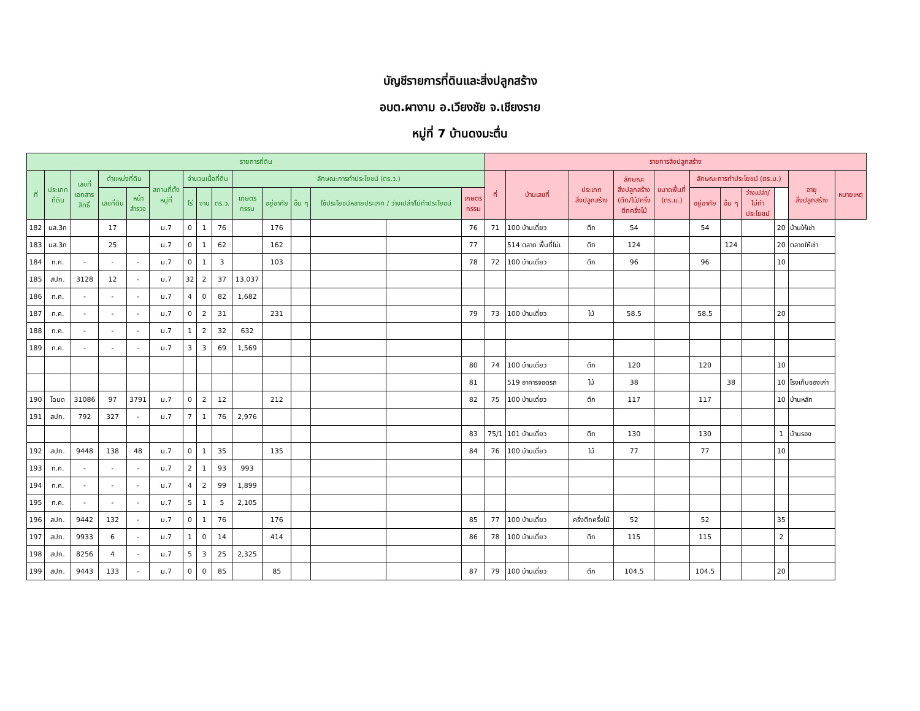บัญชีรายการที่ดินและสิ่งปลูกสร้าง
อบต.ผางาม อ.เวียงชัย จ.เชียงราย
หมู่ที่ 7 บ้านดงมะตื่น
| รายการที่ดิน | | | | | | | | | | | | | | | รายการสิ่งปลูกสร้าง | | | | | | | | | | |
| --- | --- | --- | --- | --- | --- | --- | --- | --- | --- | --- | --- | --- | --- | --- | --- | --- | --- | --- | --- | --- | --- | --- | --- | --- | --- |
| ที่ | ประเภท ที่ดิน | เลขที่ เอกสาร สิทธิ์ | ตำแหน่งที่ดิน | | สถานที่ตั้ง หมู่ที่ | จำนวนเนื้อที่ดิน | | | ลักษณะการทำประโยชน์ (ตร.ว.) | | | | | | ที่ | บ้านเลขที่ | ประเภท สิ่งปลูกสร้าง | ลักษณะ สิ่งปลูกสร้าง (ตึก/ไม้/ครึ่ง ตึกครึ่งไม้ | ขนาดพื้นที่ (ตร.ม.) | ลักษณะการทำประโยชน์ (ตร.ม.) | | | | อายุ สิ่งปลูกสร้าง | หมายเหตุ |
| | | | เลขที่ดิน | หน้า สำรวจ | | ไร่ | งาน | ตร.ว. | เกษตร กรรม | อยู่อาศัย | อื่น ๆ | ใช้ประโยชน์หลายประเภท / ว่างเปล่า/ไม่ทำประโยชน์ | | เกษตร กรรม | | | | | | อยู่อาศัย | อื่น ๆ | ว่างเปล่า/ ไม่ทำ ประโยชน์ | | | |
| 182 | นส.3ก | | 17 | | ม.7 | 0 | 1 | 76 | | 176 | | | | 76 | 71 | 100 บ้านเดี่ยว | ตึก | 54 | | 54 | | | 20 | บ้านให้เช่า | |
| 183 | นส.3ก | | 25 | | ม.7 | 0 | 1 | 62 | | 162 | | | | 77 | | 514 ตลาด พื้นที่ไม่เ | ตึก | 124 | | | 124 | | 20 | ตลาดให้เช่า | |
| 184 | ท.ค. | - | - | - | ม.7 | 0 | 1 | 3 | | 103 | | | | 78 | 72 | 100 บ้านเดี่ยว | ตึก | 96 | | 96 | | | 10 | | |
| 185 | สปก. | 3128 | 12 | - | ม.7 | 32 | 2 | 37 | 13,037 | | | | | | | | | | | | | | | | |
| 186 | ท.ค. | - | - | - | ม.7 | 4 | 0 | 82 | 1,682 | | | | | | | | | | | | | | | | |
| 187 | ท.ค. | - | - | - | ม.7 | 0 | 2 | 31 | | 231 | | | | 79 | 73 | 100 บ้านเดี่ยว | ไม้ | 58.5 | | 58.5 | | | 20 | | |
| 188 | ท.ค. | - | - | - | ม.7 | 1 | 2 | 32 | 632 | | | | | | | | | | | | | | | | |
| 189 | ท.ค. | - | - | - | ม.7 | 3 | 3 | 69 | 1,569 | | | | | | | | | | | | | | | | |
| | | | | | | | | | | | | | | 80 | 74 | 100 บ้านเดี่ยว | ตึก | 120 | | 120 | | | 10 | | |
| | | | | | | | | | | | | | | 81 | | 519 อาคารจอดรถ | ไม้ | 38 | | | 38 | | 10 | โรงเก็บของเก่า | |
| 190 | โฉนด | 31086 | 97 | 3791 | ม.7 | 0 | 2 | 12 | | 212 | | | | 82 | 75 | 100 บ้านเดี่ยว | ตึก | 117 | | 117 | | | 10 | บ้านหลัก | |
| 191 | สปก. | 792 | 327 | - | ม.7 | 7 | 1 | 76 | 2,976 | | | | | | | | | | | | | | | | |
| | | | | | | | | | | | | | | 83 | 75/1 | 101 บ้านเดี่ยว | ตึก | 130 | | 130 | | | 1 | บ้านรอง | |
| 192 | สปก. | 9448 | 138 | 48 | ม.7 | 0 | 1 | 35 | | 135 | | | | 84 | 76 | 100 บ้านเดี่ยว | ไม้ | 77 | | 77 | | | 10 | | |
| 193 | ท.ค. | - | - | - | ม.7 | 2 | 1 | 93 | 993 | | | | | | | | | | | | | | | | |
| 194 | ท.ค. | - | - | - | ม.7 | 4 | 2 | 99 | 1,899 | | | | | | | | | | | | | | | | |
| 195 | ท.ค. | - | - | - | ม.7 | 5 | 1 | 5 | 2,105 | | | | | | | | | | | | | | | | |
| 196 | สปก. | 9442 | 132 | - | ม.7 | 0 | 1 | 76 | | 176 | | | | 85 | 77 | 100 บ้านเดี่ยว | ครึ่งตึกครึ่งไม้ | 52 | | 52 | | | 35 | | |
| 197 | สปก. | 9933 | 6 | - | ม.7 | 1 | 0 | 14 | | 414 | | | | 86 | 78 | 100 บ้านเดี่ยว | ตึก | 115 | | 115 | | | 2 | | |
| 198 | สปก. | 8256 | 4 | - | ม.7 | 5 | 3 | 25 | 2,325 | | | | | | | | | | | | | | | | |
| 199 | สปก. | 9443 | 133 | - | ม.7 | 0 | 0 | 85 | | 85 | | | | 87 | 79 | 100 บ้านเดี่ยว | ตึก | 104.5 | | 104.5 | | | 20 | | |